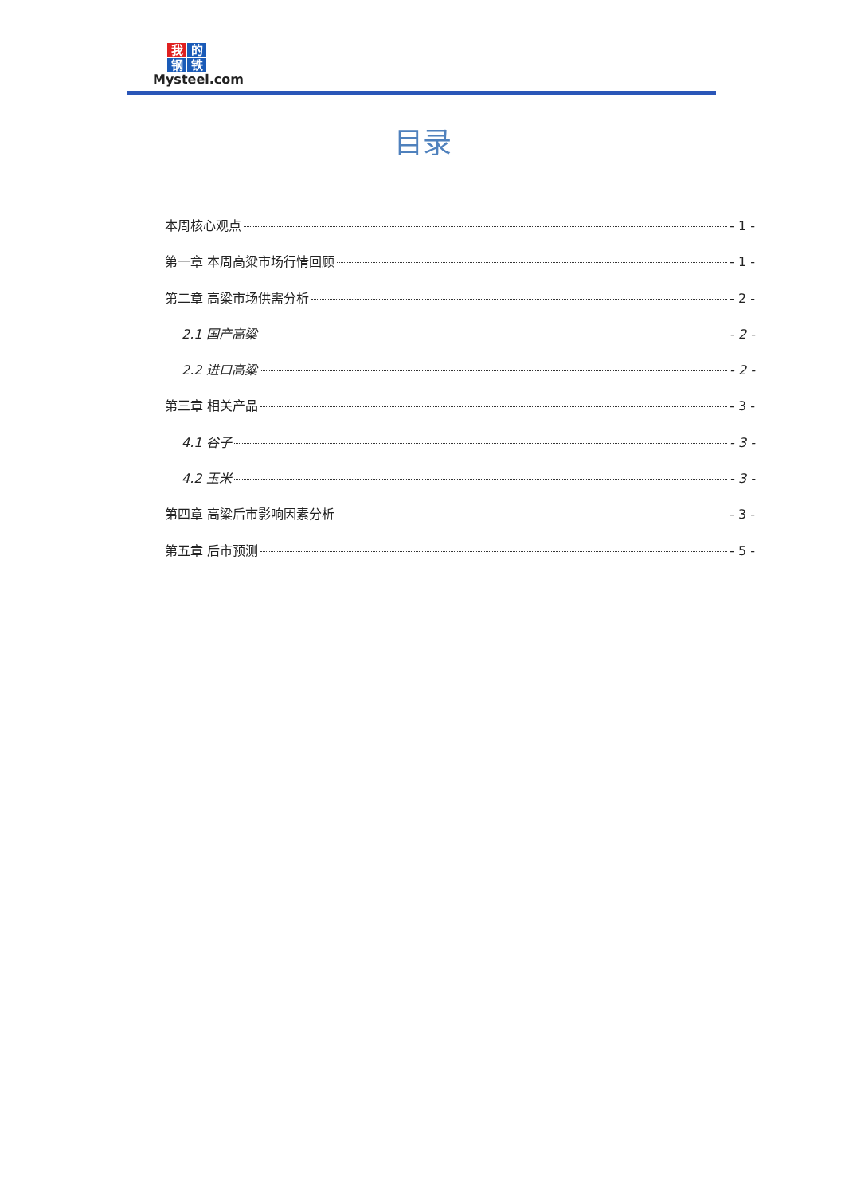我的钢铁
Mysteel.com
目录
本周核心观点 - 1 -
第一章 本周高粱市场行情回顾 - 1 -
第二章 高粱市场供需分析 - 2 -
2.1 国产高粱 - 2 -
2.2 进口高粱 - 2 -
第三章 相关产品 - 3 -
4.1 谷子 - 3 -
4.2 玉米 - 3 -
第四章 高粱后市影响因素分析 - 3 -
第五章 后市预测 - 5 -